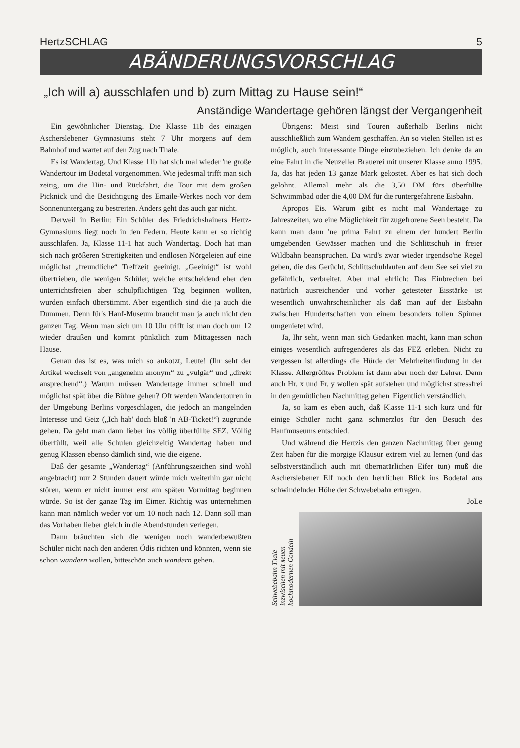HertzSCHLAG 5
ABÄNDERUNGSVORSCHLAG
„Ich will a) ausschlafen und b) zum Mittag zu Hause sein!“
Anständige Wandertage gehören längst der Vergangenheit
Ein gewöhnlicher Dienstag. Die Klasse 11b des einzigen Ascherslebener Gymnasiums steht 7 Uhr morgens auf dem Bahnhof und wartet auf den Zug nach Thale.
Es ist Wandertag. Und Klasse 11b hat sich mal wieder 'ne große Wandertour im Bodetal vorgenommen. Wie jedesmal trifft man sich zeitig, um die Hin- und Rückfahrt, die Tour mit dem großen Picknick und die Besichtigung des Emaile-Werkes noch vor dem Sonnenuntergang zu bestreiten. Anders geht das auch gar nicht.
Derweil in Berlin: Ein Schüler des Friedrichshainers Hertz-Gymnasiums liegt noch in den Federn. Heute kann er so richtig ausschlafen. Ja, Klasse 11-1 hat auch Wandertag. Doch hat man sich nach größeren Streitigkeiten und endlosen Nörgeleien auf eine möglichst „freundliche“ Treffzeit geeinigt. „Geeinigt“ ist wohl übertrieben, die wenigen Schüler, welche entscheidend eher den unterrichtsfreien aber schulpflichtigen Tag beginnen wollten, wurden einfach überstimmt. Aber eigentlich sind die ja auch die Dummen. Denn für's Hanf-Museum braucht man ja auch nicht den ganzen Tag. Wenn man sich um 10 Uhr trifft ist man doch um 12 wieder draußen und kommt pünktlich zum Mittagessen nach Hause.
Genau das ist es, was mich so ankotzt, Leute! (Ihr seht der Artikel wechselt von „angenehm anonym“ zu „vulgär“ und „direkt ansprechend“.) Warum müssen Wandertage immer schnell und möglichst spät über die Bühne gehen? Oft werden Wandertouren in der Umgebung Berlins vorgeschlagen, die jedoch an mangelnden Interesse und Geiz („Ich hab' doch bloß 'n AB-Ticket!“) zugrunde gehen. Da geht man dann lieber ins völlig überfüllte SEZ. Völlig überfüllt, weil alle Schulen gleichzeitig Wandertag haben und genug Klassen ebenso dämlich sind, wie die eigene.
Daß der gesamte „Wandertag“ (Anführungszeichen sind wohl angebracht) nur 2 Stunden dauert würde mich weiterhin gar nicht stören, wenn er nicht immer erst am späten Vormittag beginnen würde. So ist der ganze Tag im Eimer. Richtig was unternehmen kann man nämlich weder vor um 10 noch nach 12. Dann soll man das Vorhaben lieber gleich in die Abendstunden verlegen.
Dann bräuchten sich die wenigen noch wanderbewußten Schüler nicht nach den anderen Ödis richten und könnten, wenn sie schon wandern wollen, bitteschön auch wandern gehen.
Übrigens: Meist sind Touren außerhalb Berlins nicht ausschließlich zum Wandern geschaffen. An so vielen Stellen ist es möglich, auch interessante Dinge einzubeziehen. Ich denke da an eine Fahrt in die Neuzeller Brauerei mit unserer Klasse anno 1995. Ja, das hat jeden 13 ganze Mark gekostet. Aber es hat sich doch gelohnt. Allemal mehr als die 3,50 DM fürs überfüllte Schwimmbad oder die 4,00 DM für die runtergefahrene Eisbahn.
Apropos Eis. Warum gibt es nicht mal Wandertage zu Jahreszeiten, wo eine Möglichkeit für zugefrorene Seen besteht. Da kann man dann 'ne prima Fahrt zu einem der hundert Berlin umgebenden Gewässer machen und die Schlittschuh in freier Wildbahn beanspruchen. Da wird's zwar wieder irgendso'ne Regel geben, die das Gerücht, Schlittschuhlaufen auf dem See sei viel zu gefährlich, verbreitet. Aber mal ehrlich: Das Einbrechen bei natürlich ausreichender und vorher getesteter Eisstärke ist wesentlich unwahrscheinlicher als daß man auf der Eisbahn zwischen Hundertschaften von einem besonders tollen Spinner umgenietet wird.
Ja, Ihr seht, wenn man sich Gedanken macht, kann man schon einiges wesentlich aufregenderes als das FEZ erleben. Nicht zu vergessen ist allerdings die Hürde der Mehrheitenfindung in der Klasse. Allergrößtes Problem ist dann aber noch der Lehrer. Denn auch Hr. x und Fr. y wollen spät aufstehen und möglichst stressfrei in den gemütlichen Nachmittag gehen. Eigentlich verständlich.
Ja, so kam es eben auch, daß Klasse 11-1 sich kurz und für einige Schüler nicht ganz schmerzlos für den Besuch des Hanfmuseums entschied.
Und während die Hertzis den ganzen Nachmittag über genug Zeit haben für die morgige Klausur extrem viel zu lernen (und das selbstverständlich auch mit übernatürlichen Eifer tun) muß die Aschersle­bener Elf noch den herrlichen Blick ins Bodetal aus schwindelnder Höhe der Schwebebahn ertragen.
JoLe
Schwebebahn Thale
inzwischen mit neuen
hochmodernen Gondeln